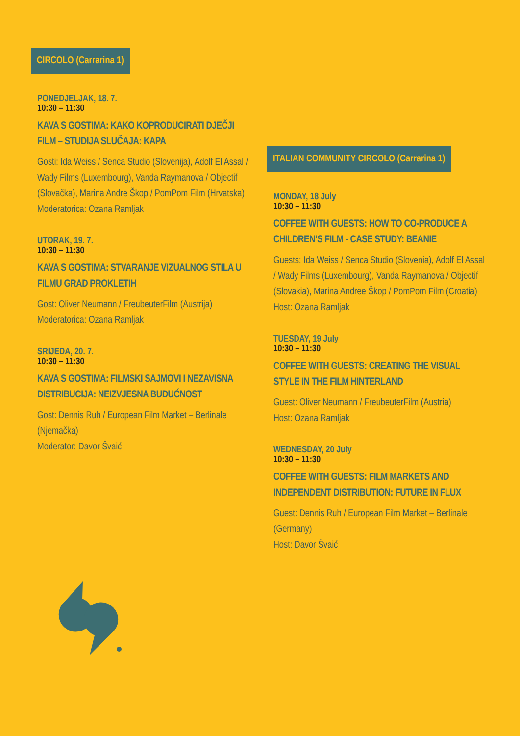CIRCOLO (Carrarina 1)
PONEDJELJAK, 18. 7.
10:30 – 11:30
KAVA S GOSTIMA: KAKO KOPRODUCIRATI DJEČJI FILM – STUDIJA SLUČAJA: KAPA
Gosti: Ida Weiss / Senca Studio (Slovenija), Adolf El Assal / Wady Films (Luxembourg), Vanda Raymanova / Objectif (Slovačka), Marina Andre Škop / PomPom Film (Hrvatska)
Moderatorica: Ozana Ramljak
UTORAK, 19. 7.
10:30 – 11:30
KAVA S GOSTIMA: STVARANJE VIZUALNOG STILA U FILMU GRAD PROKLETIH
Gost: Oliver Neumann / FreubeuterFilm (Austrija)
Moderatorica: Ozana Ramljak
SRIJEDA, 20. 7.
10:30 – 11:30
KAVA S GOSTIMA: FILMSKI SAJMOVI I NEZAVISNA DISTRIBUCIJA: NEIZVJESNA BUDUĆNOST
Gost: Dennis Ruh / European Film Market – Berlinale (Njemačka)
Moderator: Davor Švaić
ITALIAN COMMUNITY CIRCOLO (Carrarina 1)
MONDAY, 18 July
10:30 – 11:30
COFFEE WITH GUESTS: HOW TO CO-PRODUCE A CHILDREN’S FILM - CASE STUDY: BEANIE
Guests: Ida Weiss / Senca Studio (Slovenia), Adolf El Assal / Wady Films (Luxembourg), Vanda Raymanova / Objectif (Slovakia), Marina Andree Škop / PomPom Film (Croatia)
Host: Ozana Ramljak
TUESDAY, 19 July
10:30 – 11:30
COFFEE WITH GUESTS: CREATING THE VISUAL STYLE IN THE FILM HINTERLAND
Guest: Oliver Neumann / FreubeuterFilm (Austria)
Host: Ozana Ramljak
WEDNESDAY, 20 July
10:30 – 11:30
COFFEE WITH GUESTS: FILM MARKETS AND INDEPENDENT DISTRIBUTION: FUTURE IN FLUX
Guest: Dennis Ruh / European Film Market – Berlinale (Germany)
Host: Davor Švaić